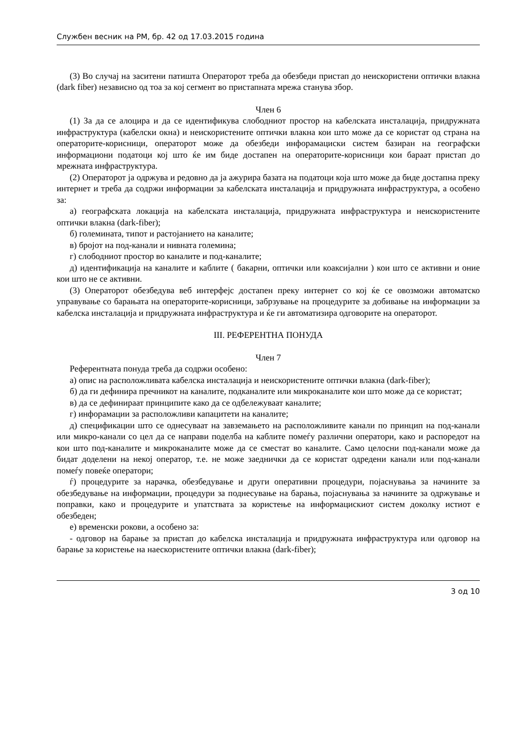Службен весник на РМ, бр. 42 од 17.03.2015 година
(3) Во случај на заситени патишта Операторот треба да обезбеди пристап до неискористени оптички влакна (dark fiber) независно од тоа за кој сегмент во пристапната мрежа станува збор.
Член 6
(1) За да се алоцира и да се идентификува слободниот простор на кабелската инсталација, придружната инфраструктура (кабелски окна) и неискористените оптички влакна кои што може да се користат од страна на операторите-корисници, операторот може да обезбеди инфорамациски систем базиран на географски информациони податоци кој што ќе им биде достапен на операторите-корисници кои бараат пристап до мрежната инфраструктура.
(2) Операторот ја одржува и редовно да ја ажурира базата на податоци која што може да биде достапна преку интернет и треба да содржи информации за кабелската инсталација и придружната инфраструктура, а особено за:
а) географската локација на кабелската инсталација, придружната инфраструктура и неискористените оптички влакна (dark-fiber);
б) големината, типот и растојанието на каналите;
в) бројот на под-канали и нивната големина;
г) слободниот простор во каналите и под-каналите;
д) идентификација на каналите и каблите ( бакарни, оптички или коаксијални ) кои што се активни и оние кои што не се активни.
(3) Операторот обезбедува веб интерфејс достапен преку интернет со кој ќе се овозможи автоматско управување со барањата на операторите-корисници, забрзување на процедурите за добивање на информации за кабелска инсталација и придружната инфраструктура и ќе ги автоматизира одговорите на операторот.
III. РЕФЕРЕНТНА ПОНУДА
Член 7
Референтната понуда треба да содржи особено:
а) опис на расположливата кабелска инсталација и неискористените оптички влакна (dark-fiber);
б) да ги дефинира пречникот на каналите, подканалите или микроканалите кои што може да се користат;
в) да се дефинираат принципите како да се одбележуваат каналите;
г) инфорамации за расположливи капацитети на каналите;
д) спецификации што се однесуваат на завземањето на расположливите канали по принцип на под-канали или микро-канали со цел да се направи поделба на каблите помеѓу различни оператори, како и распоредот на кои што под-каналите и микроканалите може да се сместат во каналите. Само целосни под-канали може да бидат доделени на некој оператор, т.е. не може заеднички да се користат одредени канали или под-канали помеѓу повеќе оператори;
ѓ) процедурите за нарачка, обезбедување и други оперативни процедури, појаснувања за начините за обезбедување на информации, процедури за поднесување на барања, појаснувања за начините за одржување и поправки, како и процедурите и упатствата за користење на информацискиот систем доколку истиот е обезбеден;
е) временски рокови, а особено за:
- одговор на барање за пристап до кабелска инсталација и придружната инфраструктура или одговор на барање за користење на наескористените оптички влакна (dark-fiber);
3 од 10